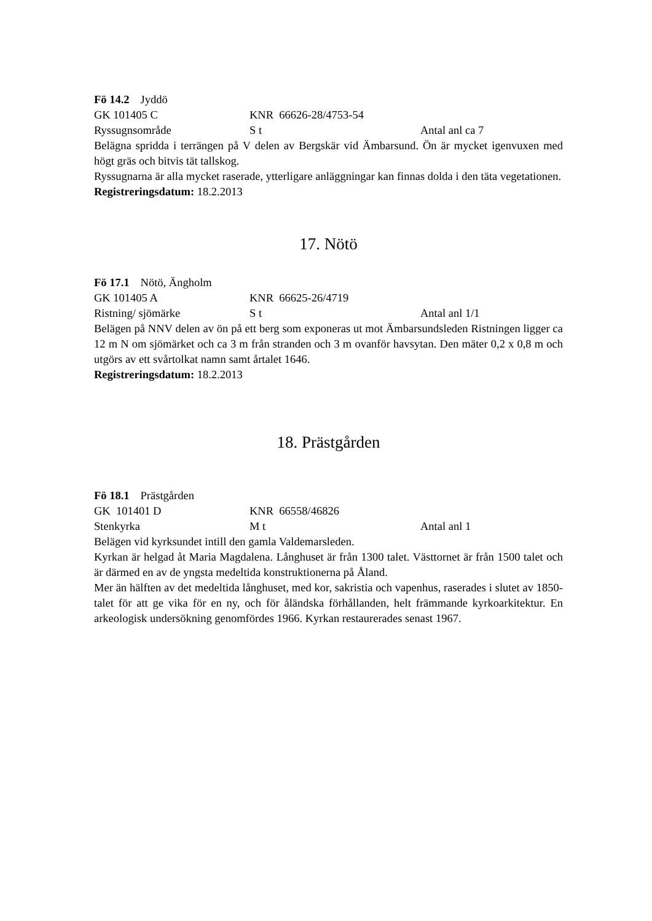Fö 14.2 Jyddö
GK 101405 C KNR 66626-28/4753-54
Ryssugnsområde S t Antal anl ca 7
Belägna spridda i terrängen på V delen av Bergskär vid Ämbarsund. Ön är mycket igenvuxen med högt gräs och bitvis tät tallskog.
Ryssugnarna är alla mycket raserade, ytterligare anläggningar kan finnas dolda i den täta vegetationen.
Registreringsdatum: 18.2.2013
17. Nötö
Fö 17.1 Nötö, Ängholm
GK 101405 A KNR 66625-26/4719
Ristning/ sjömärke S t Antal anl 1/1
Belägen på NNV delen av ön på ett berg som exponeras ut mot Ämbarsundsleden Ristningen ligger ca 12 m N om sjömärket och ca 3 m från stranden och 3 m ovanför havsytan. Den mäter 0,2 x 0,8 m och utgörs av ett svårtolkat namn samt årtalet 1646.
Registreringsdatum: 18.2.2013
18. Prästgården
Fö 18.1 Prästgården
GK 101401 D KNR 66558/46826
Stenkyrka M t Antal anl 1
Belägen vid kyrksundet intill den gamla Valdemarsleden.
Kyrkan är helgad åt Maria Magdalena. Långhuset är från 1300 talet. Västtornet är från 1500 talet och är därmed en av de yngsta medeltida konstruktionerna på Åland.
Mer än hälften av det medeltida långhuset, med kor, sakristia och vapenhus, raserades i slutet av 1850-talet för att ge vika för en ny, och för åländska förhållanden, helt främmande kyrkoarkitektur. En arkeologisk undersökning genomfördes 1966. Kyrkan restaurerades senast 1967.